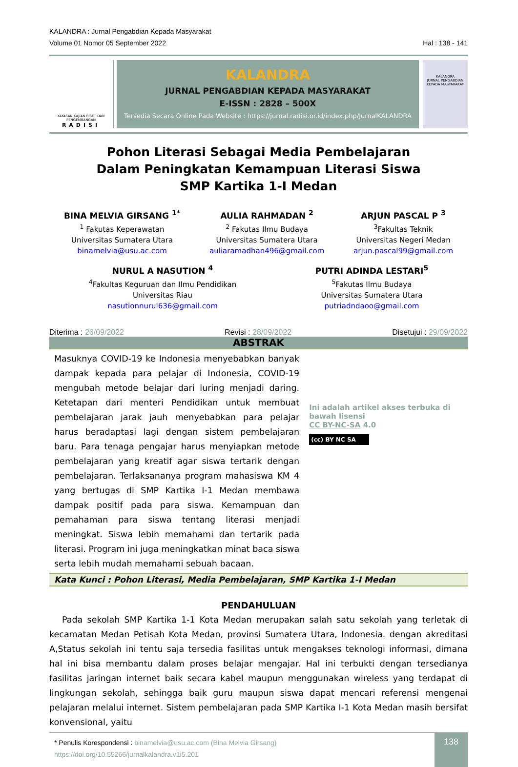KALANDRA : Jurnal Pengabdian Kepada Masyarakat
Volume 01 Nomor 05 September 2022 Hal : 138 - 141
YAYASAN KAJIAN RISET DAN PENGEMBANGAN
RADISI
KALANDRA
JURNAL PENGABDIAN KEPADA MASYARAKAT
E-ISSN : 2828 – 500X
Tersedia Secara Online Pada Website : https://jurnal.radisi.or.id/index.php/JurnalKALANDRA
KALANDRA
JURNAL PENGABDIAN KEPADA MASYARAKAT
Pohon Literasi Sebagai Media Pembelajaran
Dalam Peningkatan Kemampuan Literasi Siswa
SMP Kartika 1-I Medan
BINA MELVIA GIRSANG <sup>1*</sup>
<sup>1</sup> Fakutas Keperawatan
Universitas Sumatera Utara
binamelvia@usu.ac.com
AULIA RAHMADAN <sup>2</sup>
<sup>2</sup> Fakutas Ilmu Budaya
Universitas Sumatera Utara
auliaramadhan496@gmail.com
ARJUN PASCAL P <sup>3</sup>
<sup>3</sup> Fakultas Teknik
Universitas Negeri Medan
arjun.pascal99@gmail.com
NURUL A NASUTION <sup>4</sup>
<sup>4</sup> Fakultas Keguruan dan Ilmu Pendidikan
Universitas Riau
nasutionnurul636@gmail.com
PUTRI ADINDA LESTARI<sup>5</sup>
<sup>5</sup> Fakutas Ilmu Budaya
Universitas Sumatera Utara
putriadndaoo@gmail.com
Diterima : 26/09/2022 Revisi : 28/09/2022 Disetujui : 29/09/2022
ABSTRAK
Masuknya COVID-19 ke Indonesia menyebabkan banyak dampak kepada para pelajar di Indonesia, COVID-19 mengubah metode belajar dari luring menjadi daring. Ketetapan dari menteri Pendidikan untuk membuat pembelajaran jarak jauh menyebabkan para pelajar harus beradaptasi lagi dengan sistem pembelajaran baru. Para tenaga pengajar harus menyiapkan metode pembelajaran yang kreatif agar siswa tertarik dengan pembelajaran. Terlaksananya program mahasiswa KM 4 yang bertugas di SMP Kartika I-1 Medan membawa dampak positif pada para siswa. Kemampuan dan pemahaman para siswa tentang literasi menjadi meningkat. Siswa lebih memahami dan tertarik pada literasi. Program ini juga meningkatkan minat baca siswa serta lebih mudah memahami sebuah bacaan.
Ini adalah artikel akses terbuka di bawah lisensi
CC BY-NC-SA 4.0
(cc) BY NC SA
Kata Kunci : Pohon Literasi, Media Pembelajaran, SMP Kartika 1-I Medan
PENDAHULUAN
Pada sekolah SMP Kartika 1-1 Kota Medan merupakan salah satu sekolah yang terletak di kecamatan Medan Petisah Kota Medan, provinsi Sumatera Utara, Indonesia. dengan akreditasi A,Status sekolah ini tentu saja tersedia fasilitas untuk mengakses teknologi informasi, dimana hal ini bisa membantu dalam proses belajar mengajar. Hal ini terbukti dengan tersedianya fasilitas jaringan internet baik secara kabel maupun menggunakan wireless yang terdapat di lingkungan sekolah, sehingga baik guru maupun siswa dapat mencari referensi mengenai pelajaran melalui internet. Sistem pembelajaran pada SMP Kartika I-1 Kota Medan masih bersifat konvensional, yaitu
* Penulis Korespondensi : binamelvia@usu.ac.com (Bina Melvia Girsang)
https://doi.org/10.55266/jurnalkalandra.v1i5.201
138